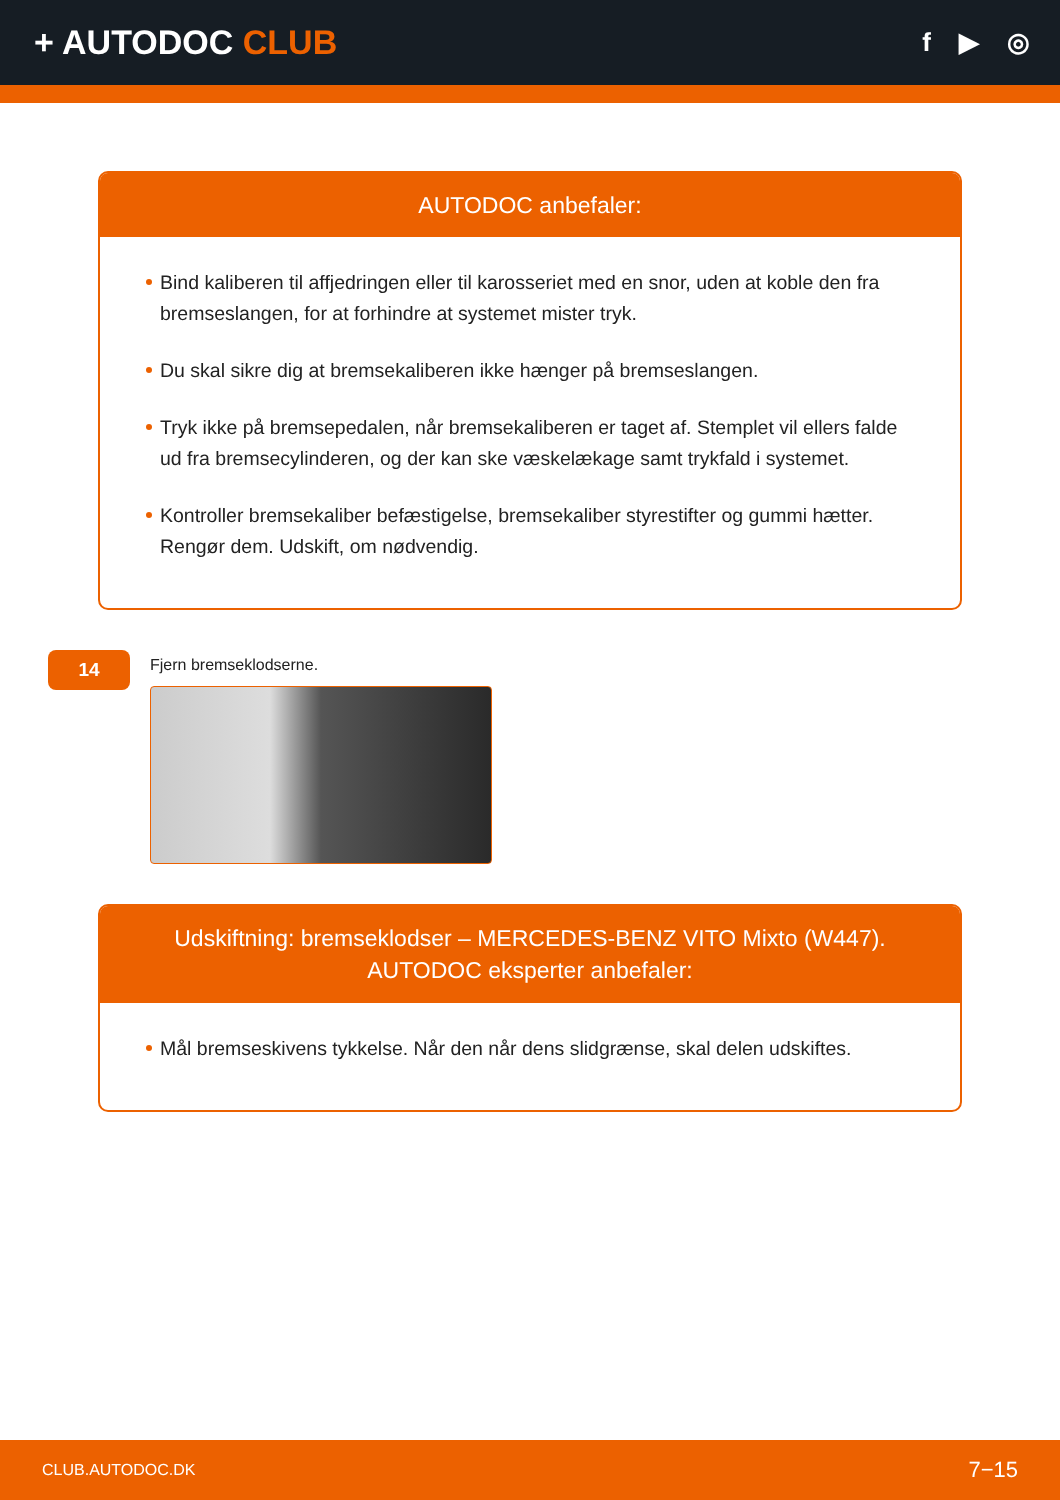+ AUTODOC CLUB
f ▶ ◎
AUTODOC anbefaler:
Bind kaliberen til affjedringen eller til karosseriet med en snor, uden at koble den fra bremseslangen, for at forhindre at systemet mister tryk.
Du skal sikre dig at bremsekaliberen ikke hænger på bremseslangen.
Tryk ikke på bremsepedalen, når bremsekaliberen er taget af. Stemplet vil ellers falde ud fra bremsecylinderen, og der kan ske væskelækage samt trykfald i systemet.
Kontroller bremsekaliber befæstigelse, bremsekaliber styrestifter og gummi hætter. Rengør dem. Udskift, om nødvendig.
14
Fjern bremseklodserne.
Udskiftning: bremseklodser – MERCEDES-BENZ VITO Mixto (W447).
AUTODOC eksperter anbefaler:
Mål bremseskivens tykkelse. Når den når dens slidgrænse, skal delen udskiftes.
CLUB.AUTODOC.DK 7−15